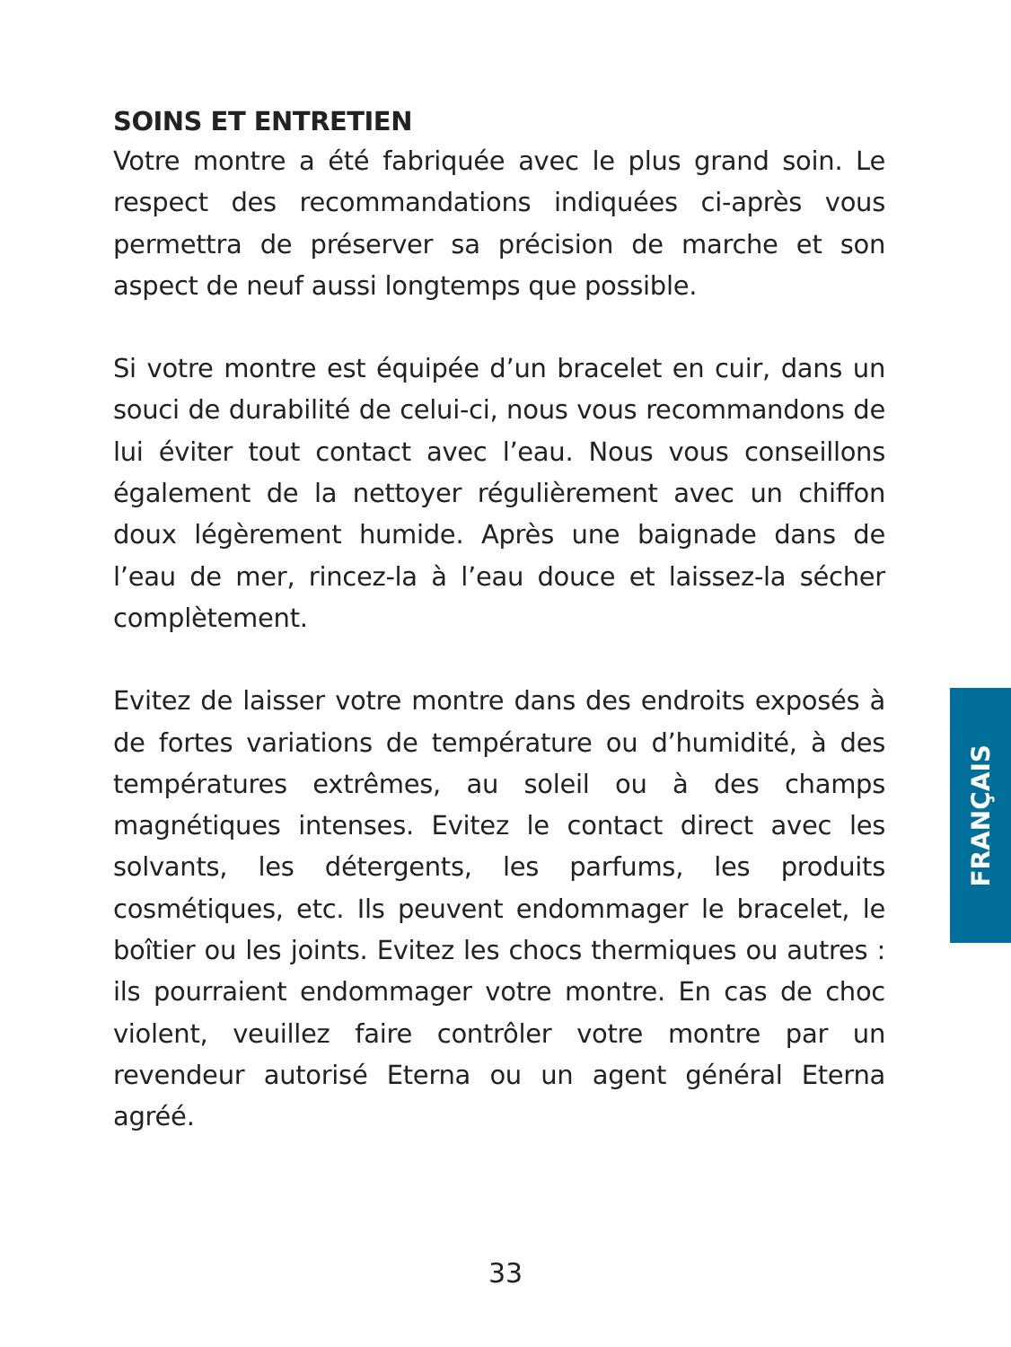SOINS ET ENTRETIEN
Votre montre a été fabriquée avec le plus grand soin. Le respect des recommandations indiquées ci-après vous permettra de préserver sa précision de marche et son aspect de neuf aussi longtemps que possible.
Si votre montre est équipée d’un bracelet en cuir, dans un souci de durabilité de celui-ci, nous vous recommandons de lui éviter tout contact avec l’eau. Nous vous conseillons également de la nettoyer régulièrement avec un chiffon doux légèrement humide. Après une baignade dans de l’eau de mer, rincez-la à l’eau douce et laissez-la sécher complètement.
Evitez de laisser votre montre dans des endroits exposés à de fortes variations de température ou d’humidité, à des températures extrêmes, au soleil ou à des champs magnétiques intenses. Evitez le contact direct avec les solvants, les détergents, les parfums, les produits cosmétiques, etc. Ils peuvent endommager le bracelet, le boîtier ou les joints. Evitez les chocs thermiques ou autres : ils pourraient endommager votre montre. En cas de choc violent, veuillez faire contrôler votre montre par un revendeur autorisé Eterna ou un agent général Eterna agréé.
FRANÇAIS
33